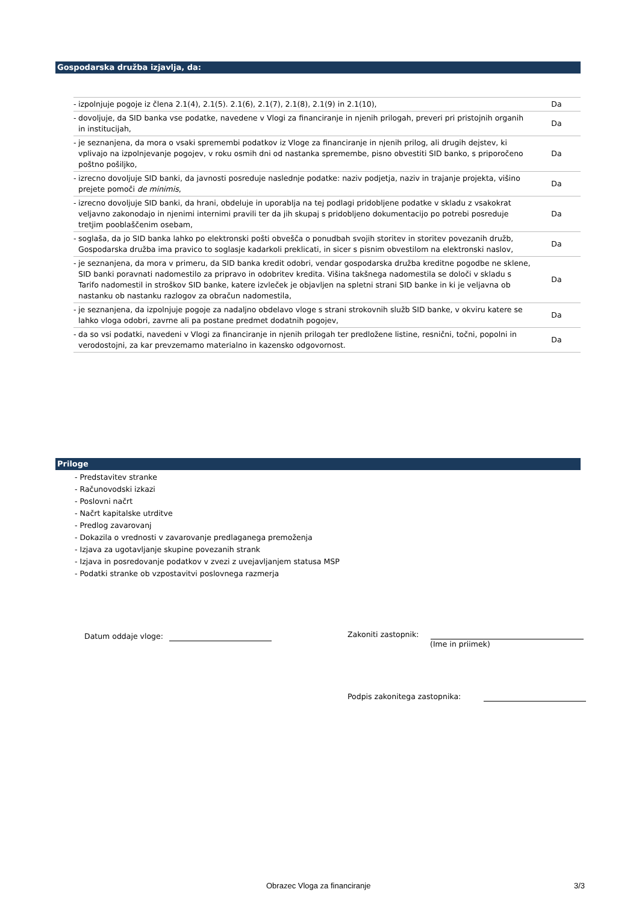Gospodarska družba izjavlja, da:
| - | izpolnjuje pogoje iz člena 2.1(4), 2.1(5). 2.1(6), 2.1(7), 2.1(8), 2.1(9) in 2.1(10), | Da |
| - | dovoljuje, da SID banka vse podatke, navedene v Vlogi za financiranje in njenih prilogah, preveri pri pristojnih organih in institucijah, | Da |
| - | je seznanjena, da mora o vsaki spremembi podatkov iz Vloge za financiranje in njenih prilog, ali drugih dejstev, ki vplivajo na izpolnjevanje pogojev, v roku osmih dni od nastanka spremembe, pisno obvestiti SID banko, s priporočeno poštno pošiljko, | Da |
| - | izrecno dovoljuje SID banki, da javnosti posreduje naslednje podatke: naziv podjetja, naziv in trajanje projekta, višino prejete pomoči de minimis , | Da |
| - | izrecno dovoljuje SID banki, da hrani, obdeluje in uporablja na tej podlagi pridobljene podatke v skladu z vsakokrat veljavno zakonodajo in njenimi internimi pravili ter da jih skupaj s pridobljeno dokumentacijo po potrebi posreduje tretjim pooblaščenim osebam, | Da |
| - | soglaša, da jo SID banka lahko po elektronski pošti obvešča o ponudbah svojih storitev in storitev povezanih družb, Gospodarska družba ima pravico to soglasje kadarkoli preklicati, in sicer s pisnim obvestilom na elektronski naslov, | Da |
| - | je seznanjena, da mora v primeru, da SID banka kredit odobri, vendar gospodarska družba kreditne pogodbe ne sklene, SID banki poravnati nadomestilo za pripravo in odobritev kredita. Višina takšnega nadomestila se določi v skladu s Tarifo nadomestil in stroškov SID banke, katere izvleček je objavljen na spletni strani SID banke in ki je veljavna ob nastanku ob nastanku razlogov za obračun nadomestila, | Da |
| - | je seznanjena, da izpolnjuje pogoje za nadaljno obdelavo vloge s strani strokovnih služb SID banke, v okviru katere se lahko vloga odobri, zavrne ali pa postane predmet dodatnih pogojev, | Da |
| - | da so vsi podatki, navedeni v Vlogi za financiranje in njenih prilogah ter predložene listine, resnični, točni, popolni in verodostojni, za kar prevzemamo materialno in kazensko odgovornost. | Da |
Priloge
- Predstavitev stranke
- Računovodski izkazi
- Poslovni načrt
- Načrt kapitalske utrditve
- Predlog zavarovanj
- Dokazila o vrednosti v zavarovanje predlaganega premoženja
- Izjava za ugotavljanje skupine povezanih strank
- Izjava in posredovanje podatkov v zvezi z uvejavljanjem statusa MSP
- Podatki stranke ob vzpostavitvi poslovnega razmerja
Datum oddaje vloge:
Zakoniti zastopnik:
(Ime in priimek)
Podpis zakonitega zastopnika:
Obrazec Vloga za financiranje 3/3